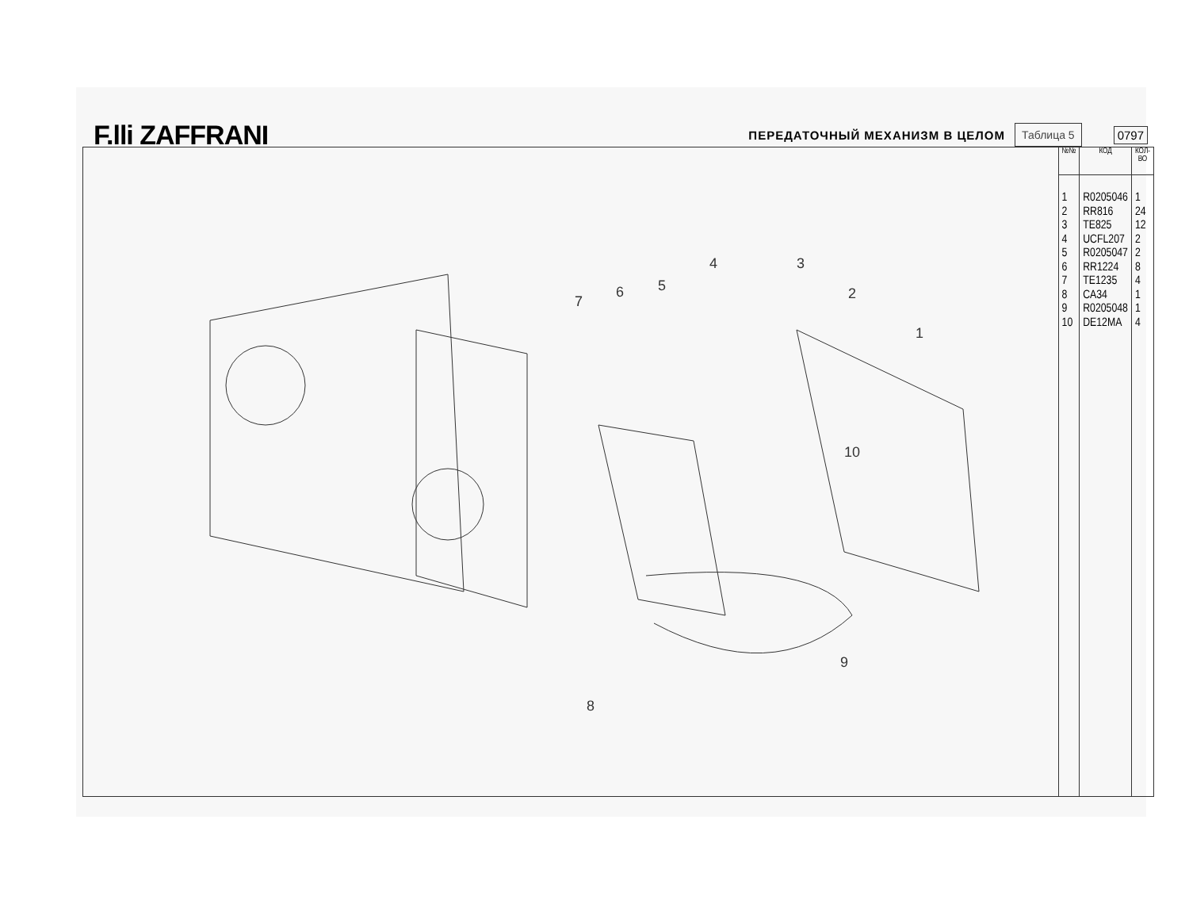F.lli ZAFFRANI ПЕРЕДАТОЧНЫЙ МЕХАНИЗМ В ЦЕЛОМ Таблица 5 0797
1
2
3
4
5
6
7
8
9
10
| №№ | КОД | КОЛ- ВО |
| --- | --- | --- |
| 1 2 3 4 5 6 7 8 9 10 | R0205046 RR816 TE825 UCFL207 R0205047 RR1224 TE1235 CA34 R0205048 DE12MA | 1 24 12 2 2 8 4 1 1 4 |